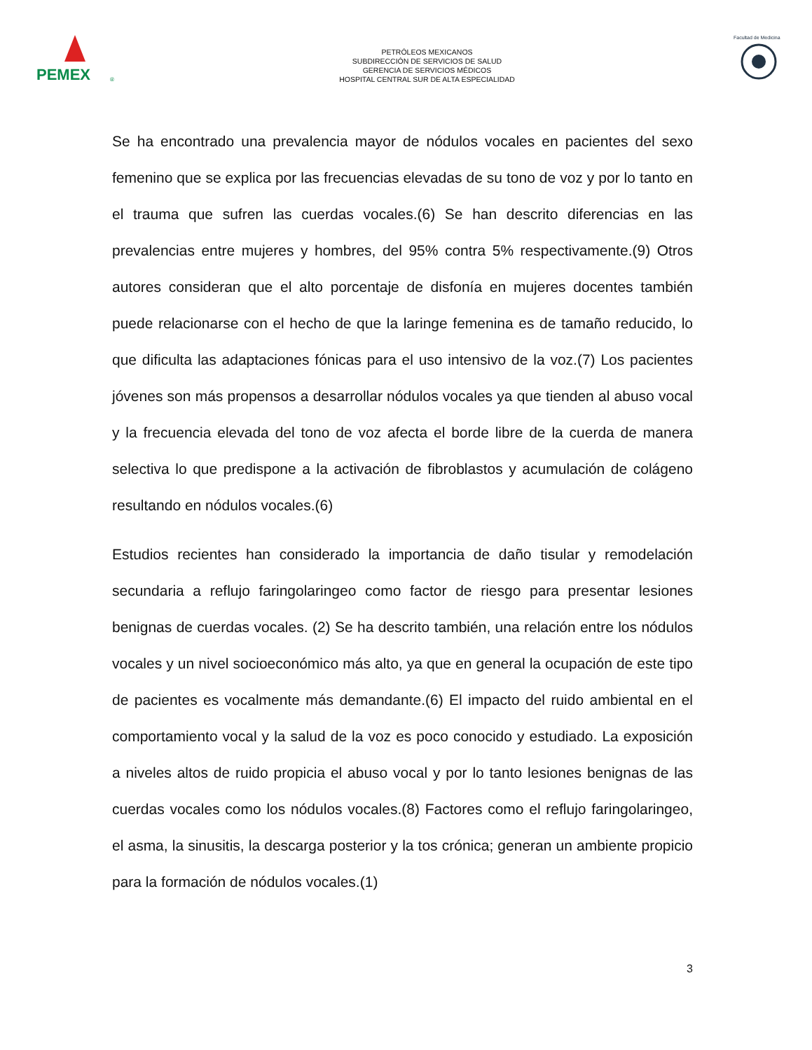PEMEX
®
PETRÓLEOS MEXICANOS
SUBDIRECCIÓN DE SERVICIOS DE SALUD
GERENCIA DE SERVICIOS MÉDICOS
HOSPITAL CENTRAL SUR DE ALTA ESPECIALIDAD
Facultad de Medicina
Se ha encontrado una prevalencia mayor de nódulos vocales en pacientes del sexo femenino que se explica por las frecuencias elevadas de su tono de voz y por lo tanto en el trauma que sufren las cuerdas vocales.(6) Se han descrito diferencias en las prevalencias entre mujeres y hombres, del 95% contra 5% respectivamente.(9) Otros autores consideran que el alto porcentaje de disfonía en mujeres docentes también puede relacionarse con el hecho de que la laringe femenina es de tamaño reducido, lo que dificulta las adaptaciones fónicas para el uso intensivo de la voz.(7) Los pacientes jóvenes son más propensos a desarrollar nódulos vocales ya que tienden al abuso vocal y la frecuencia elevada del tono de voz afecta el borde libre de la cuerda de manera selectiva lo que predispone a la activación de fibroblastos y acumulación de colágeno resultando en nódulos vocales.(6)
Estudios recientes han considerado la importancia de daño tisular y remodelación secundaria a reflujo faringolaringeo como factor de riesgo para presentar lesiones benignas de cuerdas vocales. (2) Se ha descrito también, una relación entre los nódulos vocales y un nivel socioeconómico más alto, ya que en general la ocupación de este tipo de pacientes es vocalmente más demandante.(6) El impacto del ruido ambiental en el comportamiento vocal y la salud de la voz es poco conocido y estudiado. La exposición a niveles altos de ruido propicia el abuso vocal y por lo tanto lesiones benignas de las cuerdas vocales como los nódulos vocales.(8) Factores como el reflujo faringolaringeo, el asma, la sinusitis, la descarga posterior y la tos crónica; generan un ambiente propicio para la formación de nódulos vocales.(1)
3